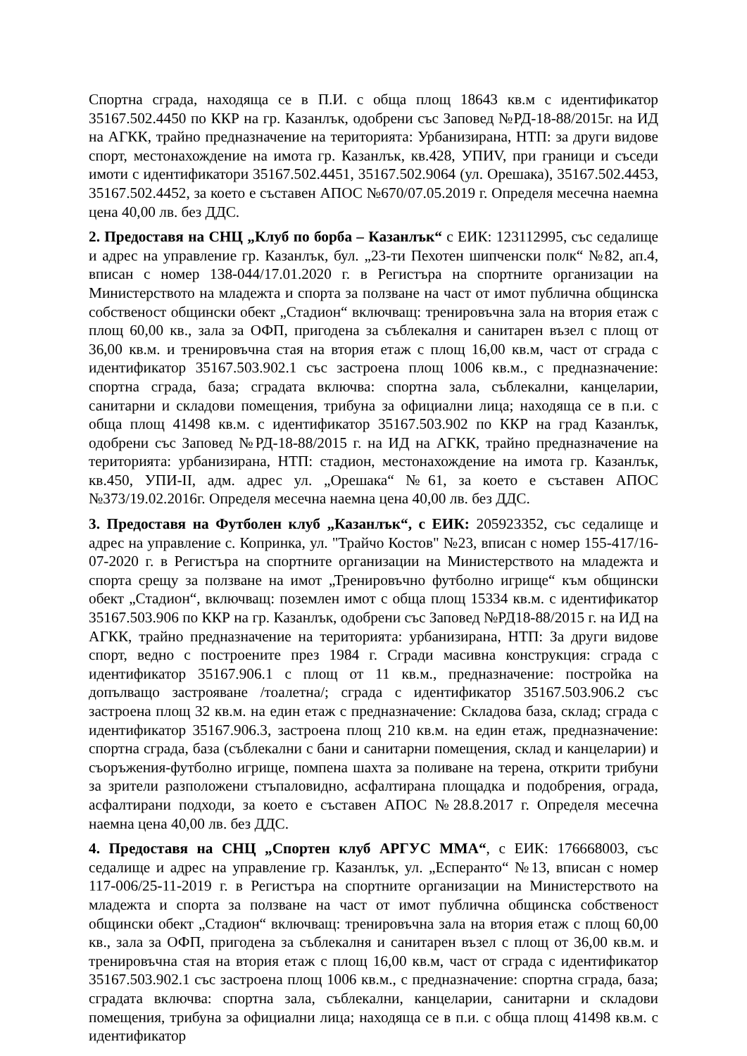Спортна сграда, находяща се в П.И. с обща площ 18643 кв.м с идентификатор 35167.502.4450 по ККР на гр. Казанлък, одобрени със Заповед №РД-18-88/2015г. на ИД на АГКК, трайно предназначение на територията: Урбанизирана, НТП: за други видове спорт, местонахождение на имота гр. Казанлък, кв.428, УПИV, при граници и съседи имоти с идентификатори 35167.502.4451, 35167.502.9064 (ул. Орешака), 35167.502.4453, 35167.502.4452, за което е съставен АПОС №670/07.05.2019 г. Определя месечна наемна цена 40,00 лв. без ДДС.
2. Предоставя на СНЦ „Клуб по борба – Казанлък“ с ЕИК: 123112995, със седалище и адрес на управление гр. Казанлък, бул. „23-ти Пехотен шипченски полк“ №82, ап.4, вписан с номер 138-044/17.01.2020 г. в Регистъра на спортните организации на Министерството на младежта и спорта за ползване на част от имот публична общинска собственост общински обект „Стадион“ включващ: тренировъчна зала на втория етаж с площ 60,00 кв., зала за ОФП, пригодена за съблекалня и санитарен възел с площ от 36,00 кв.м. и тренировъчна стая на втория етаж с площ 16,00 кв.м, част от сграда с идентификатор 35167.503.902.1 със застроена площ 1006 кв.м., с предназначение: спортна сграда, база; сградата включва: спортна зала, съблекални, канцеларии, санитарни и складови помещения, трибуна за официални лица; находяща се в п.и. с обща площ 41498 кв.м. с идентификатор 35167.503.902 по ККР на град Казанлък, одобрени със Заповед №РД-18-88/2015 г. на ИД на АГКК, трайно предназначение на територията: урбанизирана, НТП: стадион, местонахождение на имота гр. Казанлък, кв.450, УПИ-II, адм. адрес ул. „Орешака“ №61, за което е съставен АПОС №373/19.02.2016г. Определя месечна наемна цена 40,00 лв. без ДДС.
3. Предоставя на Футболен клуб „Казанлък“, с ЕИК: 205923352, със седалище и адрес на управление с. Копринка, ул. "Трайчо Костов" №23, вписан с номер 155-417/16-07-2020 г. в Регистъра на спортните организации на Министерството на младежта и спорта срещу за ползване на имот „Тренировъчно футболно игрище“ към общински обект „Стадион“, включващ: поземлен имот с обща площ 15334 кв.м. с идентификатор 35167.503.906 по ККР на гр. Казанлък, одобрени със Заповед №РД18-88/2015 г. на ИД на АГКК, трайно предназначение на територията: урбанизирана, НТП: За други видове спорт, ведно с построените през 1984 г. Сгради масивна конструкция: сграда с идентификатор 35167.906.1 с площ от 11 кв.м., предназначение: постройка на допълващо застрояване /тоалетна/; сграда с идентификатор 35167.503.906.2 със застроена площ 32 кв.м. на един етаж с предназначение: Складова база, склад; сграда с идентификатор 35167.906.3, застроена площ 210 кв.м. на един етаж, предназначение: спортна сграда, база (съблекални с бани и санитарни помещения, склад и канцеларии) и съоръжения-футболно игрище, помпена шахта за поливане на терена, открити трибуни за зрители разположени стъпаловидно, асфалтирана площадка и подобрения, ограда, асфалтирани подходи, за което е съставен АПОС №28.8.2017 г. Определя месечна наемна цена 40,00 лв. без ДДС.
4. Предоставя на СНЦ „Спортен клуб АРГУС ММА“, с ЕИК: 176668003, със седалище и адрес на управление гр. Казанлък, ул. „Есперанто“ №13, вписан с номер 117-006/25-11-2019 г. в Регистъра на спортните организации на Министерството на младежта и спорта за ползване на част от имот публична общинска собственост общински обект „Стадион“ включващ: тренировъчна зала на втория етаж с площ 60,00 кв., зала за ОФП, пригодена за съблекалня и санитарен възел с площ от 36,00 кв.м. и тренировъчна стая на втория етаж с площ 16,00 кв.м, част от сграда с идентификатор 35167.503.902.1 със застроена площ 1006 кв.м., с предназначение: спортна сграда, база; сградата включва: спортна зала, съблекални, канцеларии, санитарни и складови помещения, трибуна за официални лица; находяща се в п.и. с обща площ 41498 кв.м. с идентификатор